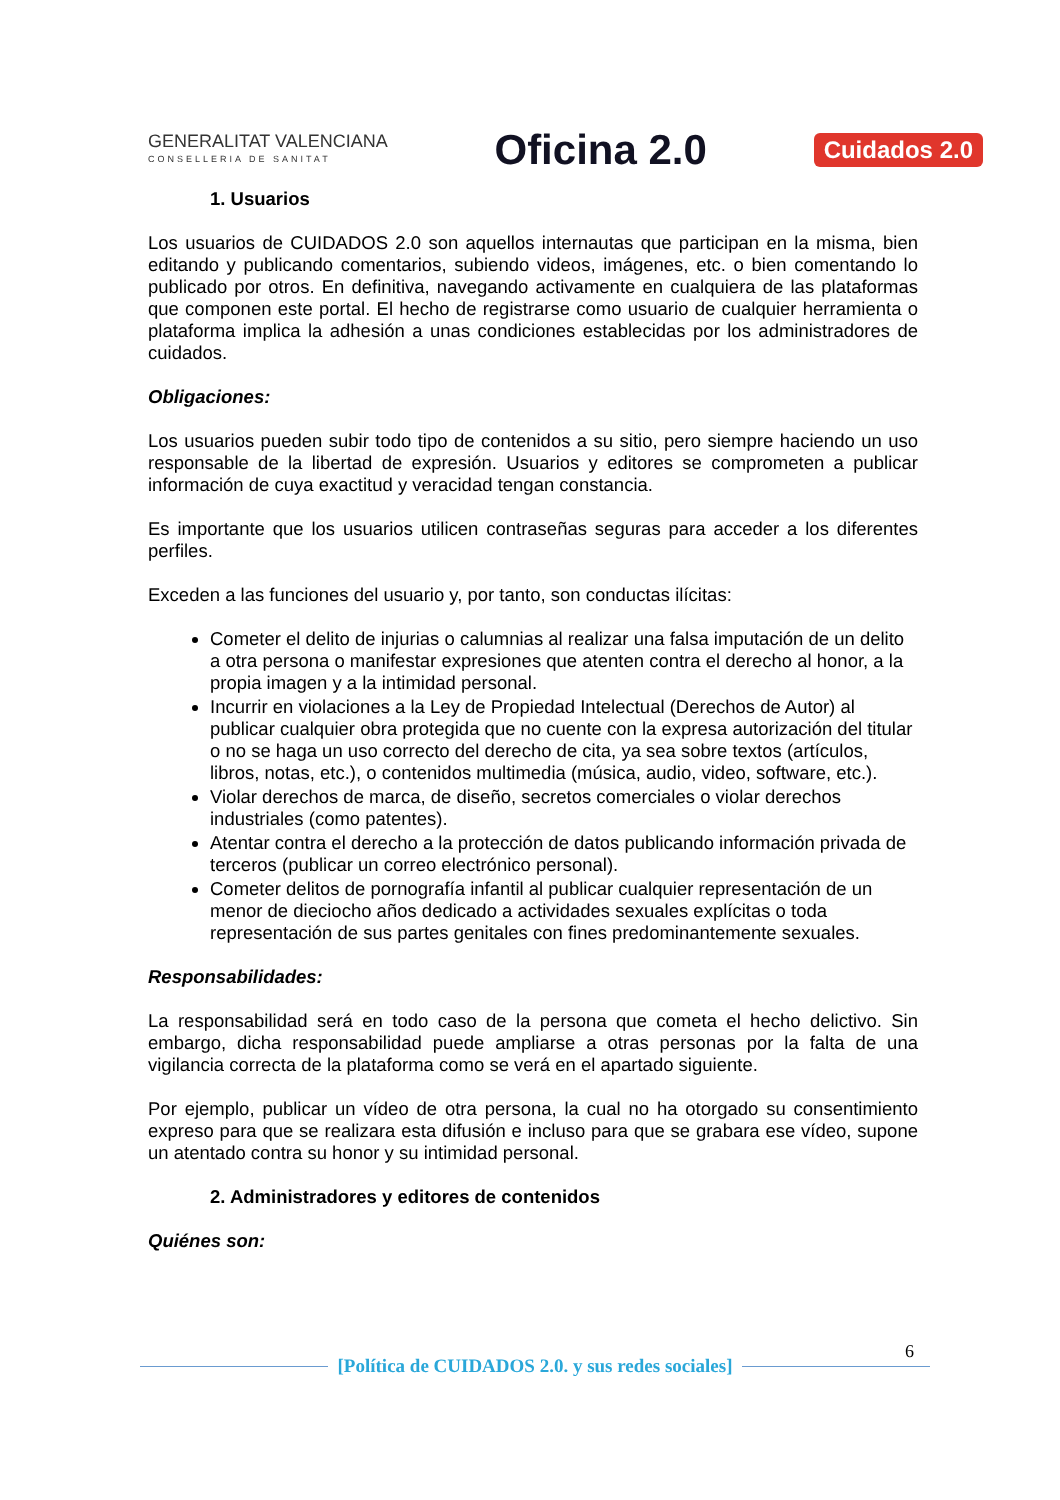GENERALITAT VALENCIANA
CONSELLERIA DE SANITAT
Oficina 2.0
Cuidados 2.0
1. Usuarios
Los usuarios de CUIDADOS 2.0 son aquellos internautas que participan en la misma, bien editando y publicando comentarios, subiendo videos, imágenes, etc. o bien comentando lo publicado por otros. En definitiva, navegando activamente en cualquiera de las plataformas que componen este portal. El hecho de registrarse como usuario de cualquier herramienta o plataforma implica la adhesión a unas condiciones establecidas por los administradores de cuidados.
Obligaciones:
Los usuarios pueden subir todo tipo de contenidos a su sitio, pero siempre haciendo un uso responsable de la libertad de expresión. Usuarios y editores se comprometen a publicar información de cuya exactitud y veracidad tengan constancia.
Es importante que los usuarios utilicen contraseñas seguras para acceder a los diferentes perfiles.
Exceden a las funciones del usuario y, por tanto, son conductas ilícitas:
Cometer el delito de injurias o calumnias al realizar una falsa imputación de un delito a otra persona o manifestar expresiones que atenten contra el derecho al honor, a la propia imagen y a la intimidad personal.
Incurrir en violaciones a la Ley de Propiedad Intelectual (Derechos de Autor) al publicar cualquier obra protegida que no cuente con la expresa autorización del titular o no se haga un uso correcto del derecho de cita, ya sea sobre textos (artículos, libros, notas, etc.), o contenidos multimedia (música, audio, video, software, etc.).
Violar derechos de marca, de diseño, secretos comerciales o violar derechos industriales (como patentes).
Atentar contra el derecho a la protección de datos publicando información privada de terceros (publicar un correo electrónico personal).
Cometer delitos de pornografía infantil al publicar cualquier representación de un menor de dieciocho años dedicado a actividades sexuales explícitas o toda representación de sus partes genitales con fines predominantemente sexuales.
Responsabilidades:
La responsabilidad será en todo caso de la persona que cometa el hecho delictivo. Sin embargo, dicha responsabilidad puede ampliarse a otras personas por la falta de una vigilancia correcta de la plataforma como se verá en el apartado siguiente.
Por ejemplo, publicar un vídeo de otra persona, la cual no ha otorgado su consentimiento expreso para que se realizara esta difusión e incluso para que se grabara ese vídeo, supone un atentado contra su honor y su intimidad personal.
2. Administradores y editores de contenidos
Quiénes son:
6
[Política de CUIDADOS 2.0. y sus redes sociales]